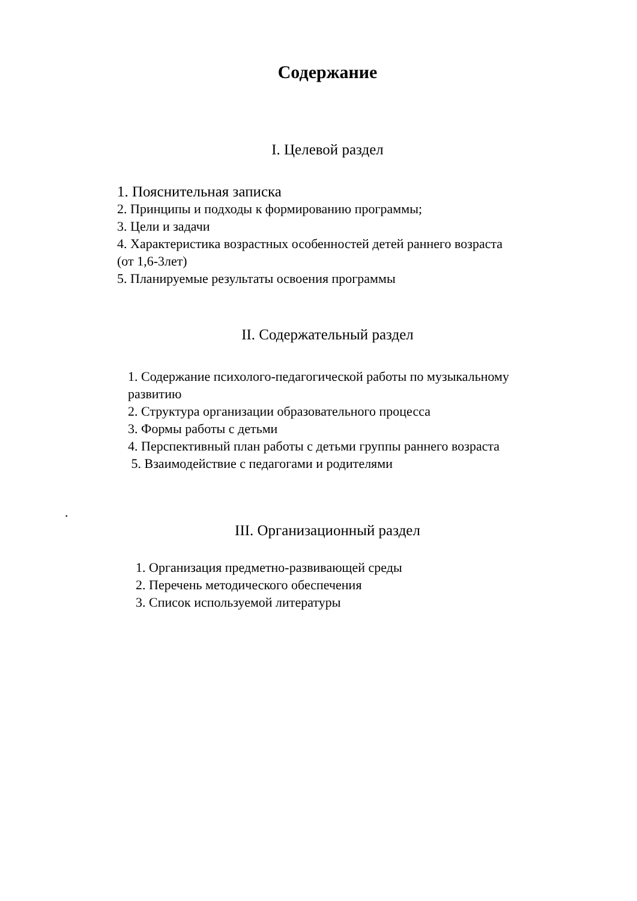Содержание
I. Целевой раздел
1. Пояснительная записка
2. Принципы и подходы к формированию программы;
3. Цели и задачи
4. Характеристика возрастных особенностей детей раннего возраста
(от 1,6-3лет)
5. Планируемые результаты освоения программы
II. Содержательный раздел
1. Содержание психолого-педагогической работы по музыкальному
развитию
2. Структура организации образовательного процесса
3. Формы работы с детьми
4. Перспективный план работы с детьми группы раннего возраста
5. Взаимодействие с педагогами и родителями
III. Организационный раздел
1. Организация предметно-развивающей среды
2. Перечень методического обеспечения
3. Список используемой литературы
.